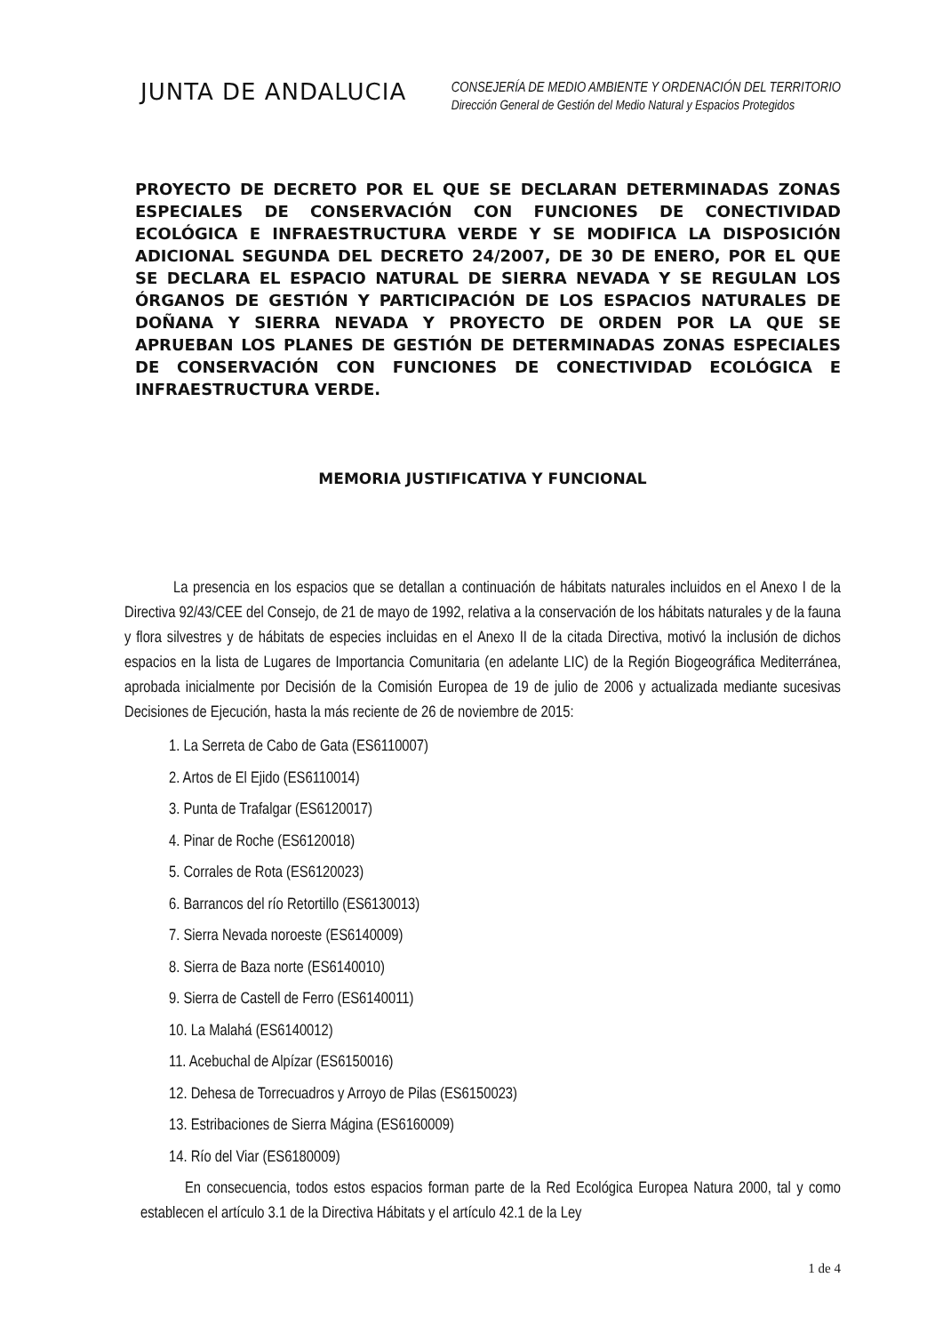JUNTA DE ANDALUCIA
CONSEJERÍA DE MEDIO AMBIENTE Y ORDENACIÓN DEL TERRITORIO
Dirección General de Gestión del Medio Natural y Espacios Protegidos
PROYECTO DE DECRETO POR EL QUE SE DECLARAN DETERMINADAS ZONAS ESPECIALES DE CONSERVACIÓN CON FUNCIONES DE CONECTIVIDAD ECOLÓGICA E INFRAESTRUCTURA VERDE Y SE MODIFICA LA DISPOSICIÓN ADICIONAL SEGUNDA DEL DECRETO 24/2007, DE 30 DE ENERO, POR EL QUE SE DECLARA EL ESPACIO NATURAL DE SIERRA NEVADA Y SE REGULAN LOS ÓRGANOS DE GESTIÓN Y PARTICIPACIÓN DE LOS ESPACIOS NATURALES DE DOÑANA Y SIERRA NEVADA Y PROYECTO DE ORDEN POR LA QUE SE APRUEBAN LOS PLANES DE GESTIÓN DE DETERMINADAS ZONAS ESPECIALES DE CONSERVACIÓN CON FUNCIONES DE CONECTIVIDAD ECOLÓGICA E INFRAESTRUCTURA VERDE.
MEMORIA JUSTIFICATIVA Y FUNCIONAL
La presencia en los espacios que se detallan a continuación de hábitats naturales incluidos en el Anexo I de la Directiva 92/43/CEE del Consejo, de 21 de mayo de 1992, relativa a la conservación de los hábitats naturales y de la fauna y flora silvestres y de hábitats de especies incluidas en el Anexo II de la citada Directiva, motivó la inclusión de dichos espacios en la lista de Lugares de Importancia Comunitaria (en adelante LIC) de la Región Biogeográfica Mediterránea, aprobada inicialmente por Decisión de la Comisión Europea de 19 de julio de 2006 y actualizada mediante sucesivas Decisiones de Ejecución, hasta la más reciente de 26 de noviembre de 2015:
1. La Serreta de Cabo de Gata (ES6110007)
2. Artos de El Ejido (ES6110014)
3. Punta de Trafalgar (ES6120017)
4. Pinar de Roche (ES6120018)
5. Corrales de Rota (ES6120023)
6. Barrancos del río Retortillo (ES6130013)
7. Sierra Nevada noroeste (ES6140009)
8. Sierra de Baza norte (ES6140010)
9. Sierra de Castell de Ferro (ES6140011)
10. La Malahá (ES6140012)
11. Acebuchal de Alpízar (ES6150016)
12. Dehesa de Torrecuadros y Arroyo de Pilas (ES6150023)
13. Estribaciones de Sierra Mágina (ES6160009)
14. Río del Viar (ES6180009)
En consecuencia, todos estos espacios forman parte de la Red Ecológica Europea Natura 2000, tal y como establecen el artículo 3.1 de la Directiva Hábitats y el artículo 42.1 de la Ley
1 de 4